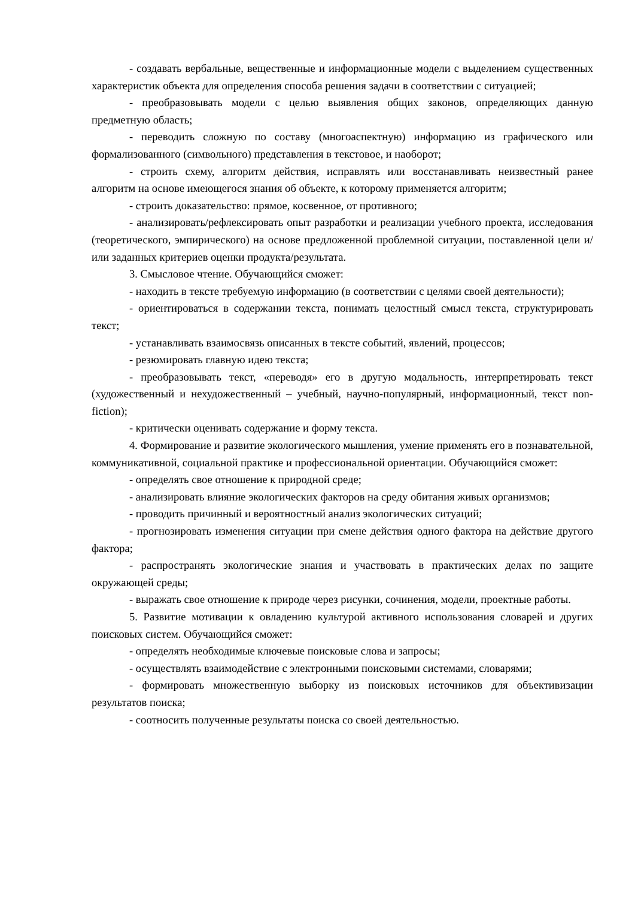- создавать вербальные, вещественные и информационные модели с выделением существенных характеристик объекта для определения способа решения задачи в соответствии с ситуацией;
- преобразовывать модели с целью выявления общих законов, определяющих данную предметную область;
- переводить сложную по составу (многоаспектную) информацию из графического или формализованного (символьного) представления в текстовое, и наоборот;
- строить схему, алгоритм действия, исправлять или восстанавливать неизвестный ранее алгоритм на основе имеющегося знания об объекте, к которому применяется алгоритм;
- строить доказательство: прямое, косвенное, от противного;
- анализировать/рефлексировать опыт разработки и реализации учебного проекта, исследования (теоретического, эмпирического) на основе предложенной проблемной ситуации, поставленной цели и/или заданных критериев оценки продукта/результата.
3. Смысловое чтение. Обучающийся сможет:
- находить в тексте требуемую информацию (в соответствии с целями своей деятельности);
- ориентироваться в содержании текста, понимать целостный смысл текста, структурировать текст;
- устанавливать взаимосвязь описанных в тексте событий, явлений, процессов;
- резюмировать главную идею текста;
- преобразовывать текст, «переводя» его в другую модальность, интерпретировать текст (художественный и нехудожественный – учебный, научно-популярный, информационный, текст non-fiction);
- критически оценивать содержание и форму текста.
4. Формирование и развитие экологического мышления, умение применять его в познавательной, коммуникативной, социальной практике и профессиональной ориентации. Обучающийся сможет:
- определять свое отношение к природной среде;
- анализировать влияние экологических факторов на среду обитания живых организмов;
- проводить причинный и вероятностный анализ экологических ситуаций;
- прогнозировать изменения ситуации при смене действия одного фактора на действие другого фактора;
- распространять экологические знания и участвовать в практических делах по защите окружающей среды;
- выражать свое отношение к природе через рисунки, сочинения, модели, проектные работы.
5. Развитие мотивации к овладению культурой активного использования словарей и других поисковых систем. Обучающийся сможет:
- определять необходимые ключевые поисковые слова и запросы;
- осуществлять взаимодействие с электронными поисковыми системами, словарями;
- формировать множественную выборку из поисковых источников для объективизации результатов поиска;
- соотносить полученные результаты поиска со своей деятельностью.